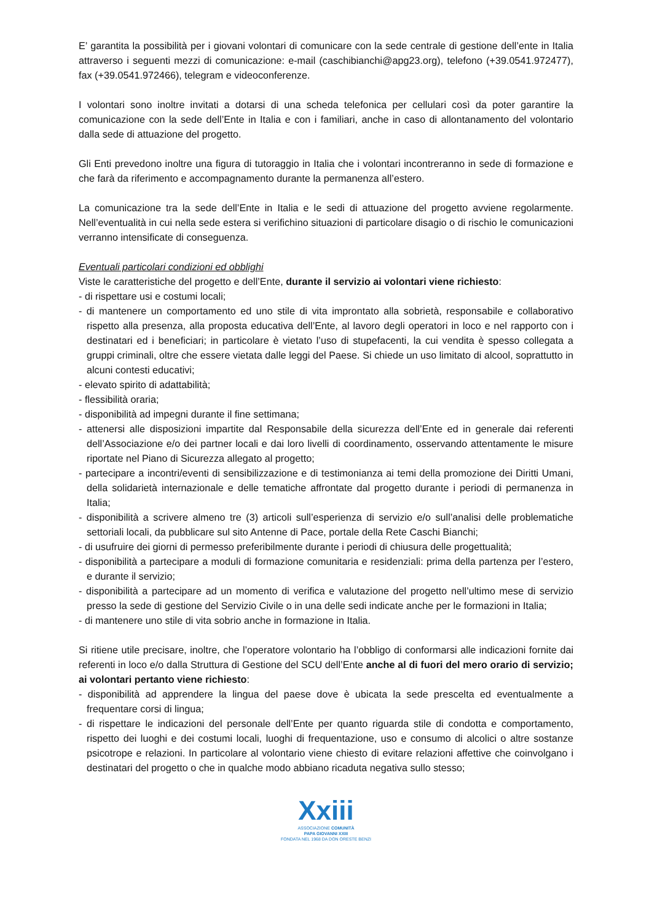E’ garantita la possibilità per i giovani volontari di comunicare con la sede centrale di gestione dell’ente in Italia attraverso i seguenti mezzi di comunicazione: e-mail (caschibianchi@apg23.org), telefono (+39.0541.972477), fax (+39.0541.972466), telegram e videoconferenze.
I volontari sono inoltre invitati a dotarsi di una scheda telefonica per cellulari così da poter garantire la comunicazione con la sede dell’Ente in Italia e con i familiari, anche in caso di allontanamento del volontario dalla sede di attuazione del progetto.
Gli Enti prevedono inoltre una figura di tutoraggio in Italia che i volontari incontreranno in sede di formazione e che farà da riferimento e accompagnamento durante la permanenza all’estero.
La comunicazione tra la sede dell’Ente in Italia e le sedi di attuazione del progetto avviene regolarmente. Nell’eventualità in cui nella sede estera si verifichino situazioni di particolare disagio o di rischio le comunicazioni verranno intensificate di conseguenza.
Eventuali particolari condizioni ed obblighi
Viste le caratteristiche del progetto e dell’Ente, durante il servizio ai volontari viene richiesto:
- di rispettare usi e costumi locali;
- di mantenere un comportamento ed uno stile di vita improntato alla sobrietà, responsabile e collaborativo rispetto alla presenza, alla proposta educativa dell’Ente, al lavoro degli operatori in loco e nel rapporto con i destinatari ed i beneficiari; in particolare è vietato l’uso di stupefacenti, la cui vendita è spesso collegata a gruppi criminali, oltre che essere vietata dalle leggi del Paese. Si chiede un uso limitato di alcool, soprattutto in alcuni contesti educativi;
- elevato spirito di adattabilità;
- flessibilità oraria;
- disponibilità ad impegni durante il fine settimana;
- attenersi alle disposizioni impartite dal Responsabile della sicurezza dell’Ente ed in generale dai referenti dell’Associazione e/o dei partner locali e dai loro livelli di coordinamento, osservando attentamente le misure riportate nel Piano di Sicurezza allegato al progetto;
- partecipare a incontri/eventi di sensibilizzazione e di testimonianza ai temi della promozione dei Diritti Umani, della solidarietà internazionale e delle tematiche affrontate dal progetto durante i periodi di permanenza in Italia;
- disponibilità a scrivere almeno tre (3) articoli sull’esperienza di servizio e/o sull’analisi delle problematiche settoriali locali, da pubblicare sul sito Antenne di Pace, portale della Rete Caschi Bianchi;
- di usufruire dei giorni di permesso preferibilmente durante i periodi di chiusura delle progettualità;
- disponibilità a partecipare a moduli di formazione comunitaria e residenziali: prima della partenza per l’estero, e durante il servizio;
- disponibilità a partecipare ad un momento di verifica e valutazione del progetto nell’ultimo mese di servizio presso la sede di gestione del Servizio Civile o in una delle sedi indicate anche per le formazioni in Italia;
- di mantenere uno stile di vita sobrio anche in formazione in Italia.
Si ritiene utile precisare, inoltre, che l’operatore volontario ha l’obbligo di conformarsi alle indicazioni fornite dai referenti in loco e/o dalla Struttura di Gestione del SCU dell’Ente anche al di fuori del mero orario di servizio; ai volontari pertanto viene richiesto:
- disponibilità ad apprendere la lingua del paese dove è ubicata la sede prescelta ed eventualmente a frequentare corsi di lingua;
- di rispettare le indicazioni del personale dell’Ente per quanto riguarda stile di condotta e comportamento, rispetto dei luoghi e dei costumi locali, luoghi di frequentazione, uso e consumo di alcolici o altre sostanze psicotrope e relazioni. In particolare al volontario viene chiesto di evitare relazioni affettive che coinvolgano i destinatari del progetto o che in qualche modo abbiano ricaduta negativa sullo stesso;
Xxiii
ASSOCIAZIONE COMUNITÀ
PAPA GIOVANNI XXIII
FONDATA NEL 1968 DA DON ORESTE BENZI